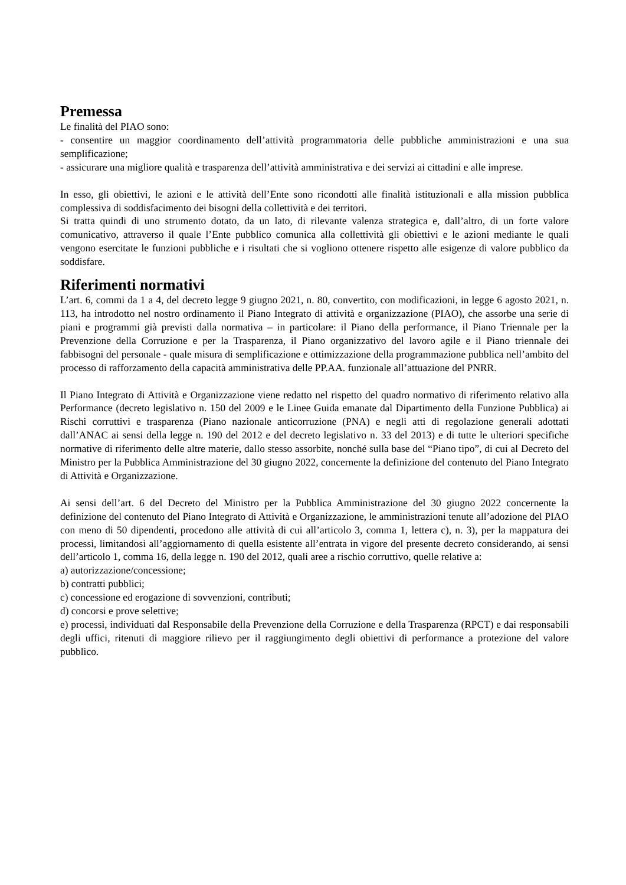Premessa
Le finalità del PIAO sono:
- consentire un maggior coordinamento dell’attività programmatoria delle pubbliche amministrazioni e una sua semplificazione;
- assicurare una migliore qualità e trasparenza dell’attività amministrativa e dei servizi ai cittadini e alle imprese.
In esso, gli obiettivi, le azioni e le attività dell’Ente sono ricondotti alle finalità istituzionali e alla mission pubblica complessiva di soddisfacimento dei bisogni della collettività e dei territori.
Si tratta quindi di uno strumento dotato, da un lato, di rilevante valenza strategica e, dall’altro, di un forte valore comunicativo, attraverso il quale l’Ente pubblico comunica alla collettività gli obiettivi e le azioni mediante le quali vengono esercitate le funzioni pubbliche e i risultati che si vogliono ottenere rispetto alle esigenze di valore pubblico da soddisfare.
Riferimenti normativi
L’art. 6, commi da 1 a 4, del decreto legge 9 giugno 2021, n. 80, convertito, con modificazioni, in legge 6 agosto 2021, n. 113, ha introdotto nel nostro ordinamento il Piano Integrato di attività e organizzazione (PIAO), che assorbe una serie di piani e programmi già previsti dalla normativa – in particolare: il Piano della performance, il Piano Triennale per la Prevenzione della Corruzione e per la Trasparenza, il Piano organizzativo del lavoro agile e il Piano triennale dei fabbisogni del personale - quale misura di semplificazione e ottimizzazione della programmazione pubblica nell’ambito del processo di rafforzamento della capacità amministrativa delle PP.AA. funzionale all’attuazione del PNRR.
Il Piano Integrato di Attività e Organizzazione viene redatto nel rispetto del quadro normativo di riferimento relativo alla Performance (decreto legislativo n. 150 del 2009 e le Linee Guida emanate dal Dipartimento della Funzione Pubblica) ai Rischi corruttivi e trasparenza (Piano nazionale anticorruzione (PNA) e negli atti di regolazione generali adottati dall’ANAC ai sensi della legge n. 190 del 2012 e del decreto legislativo n. 33 del 2013) e di tutte le ulteriori specifiche normative di riferimento delle altre materie, dallo stesso assorbite, nonché sulla base del “Piano tipo”, di cui al Decreto del Ministro per la Pubblica Amministrazione del 30 giugno 2022, concernente la definizione del contenuto del Piano Integrato di Attività e Organizzazione.
Ai sensi dell’art. 6 del Decreto del Ministro per la Pubblica Amministrazione del 30 giugno 2022 concernente la definizione del contenuto del Piano Integrato di Attività e Organizzazione, le amministrazioni tenute all’adozione del PIAO con meno di 50 dipendenti, procedono alle attività di cui all’articolo 3, comma 1, lettera c), n. 3), per la mappatura dei processi, limitandosi all’aggiornamento di quella esistente all’entrata in vigore del presente decreto considerando, ai sensi dell’articolo 1, comma 16, della legge n. 190 del 2012, quali aree a rischio corruttivo, quelle relative a:
a) autorizzazione/concessione;
b) contratti pubblici;
c) concessione ed erogazione di sovvenzioni, contributi;
d) concorsi e prove selettive;
e) processi, individuati dal Responsabile della Prevenzione della Corruzione e della Trasparenza (RPCT) e dai responsabili degli uffici, ritenuti di maggiore rilievo per il raggiungimento degli obiettivi di performance a protezione del valore pubblico.